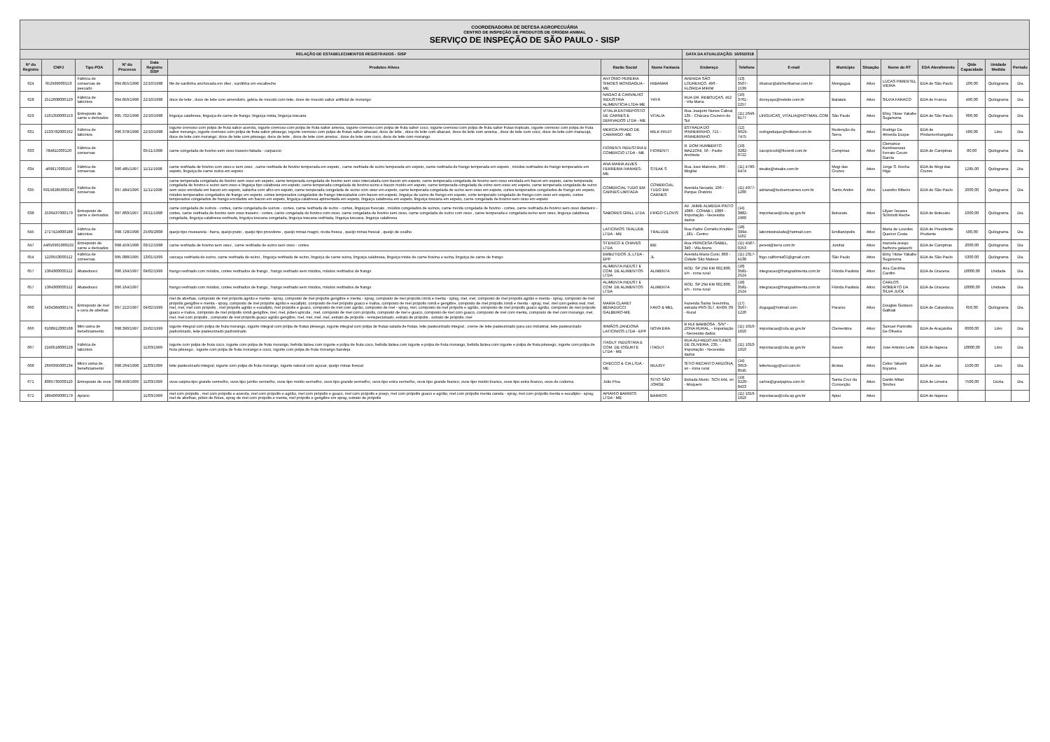| COORDENADORIA DE DEFESA AGROPECUÁRIA CENTRO DE INSPEÇÃO DE PRODUTOS DE ORIGEM ANIMAL SERVIÇO DE INSPEÇÃO DE SÃO PAULO - SISP | | | | | | | | | | | | | | | | | |
| RELAÇÃO DE ESTABELECIMENTOS REGISTRADOS - SISP | | | | | | | | DATA DA ATUALIZAÇÃO: 16/05/2018 | | | | | | | | | |
| Nº do Registro | CNPJ | Tipo POA | Nº do Processo | Data Registro SISP | Produtos Ativos | Razão Social | Nome Fantasia | Endereço | Telefone | E-mail | Município | Situação | Nome do RT | EDA Atendimento | Qtde Capacidade | Unidade Medida | Período |
| 624 | 652999000153 | Fábrica de conservas de pescado | 094.855/1998 | 22/10/1998 | filé de sardinha anchovada em óleo , sardinha em escabeche | ANTONIO PEREIRA SIMOES MONGAGUA -ME | RIBAMAR | AVENIDA SÃO LOURENÇO, 496 - FLÓRIDA MIRIM | (13) 3507-1539 | ribamar@alicheribamar.com.br | Mongaguá | Ativo | LUCAS PIMENTEL VIEIRA | EDA de São Paulo | 100,00 | Quilograma | Dia |
| 628 | 2512608000120 | Fábrica de laticínios | 094.856/1998 | 22/10/1998 | doce de leite , doce de leite com amendoim, geléia de mocotó com leite, doce de mocotó sabor artificial de morango | NAGAO & CARVALHO INDUSTRIA ALIMENTÍCIA LTDA-ME | YAYÁ | RUA DR. REBOUÇAS, 452 - Vila Maria | (16) 3761-2257 | doceyaya@netsite.com.br | Batatais | Ativo | SILVIA FARACO | EDA de Franca | 490,00 | Quilograma | Dia |
| 629 | 5161350000153 | Entreposto de carne e derivados | 095.702/1998 | 22/10/1998 | linguiça calabresa, linguiça de carne de frango, linguiça mista, linguiça toscana | VITALIA ENTREPOSTO DE CARNES E DERIVADOS LTDA - ME | VITALIA | Rua Joaquim Nunes Cabral, 135 - Chácara Cruzeiro do Sul | (11) 2646-8177 | LINGUICAS_VITALIA@HOTMAIL.COM | São Paulo | Ativo | Eliny Titose Yakabe Suganuma | EDA de São Paulo | 600,00 | Quilograma | Dia |
| 631 | 2133782000162 | Fábrica de laticínios | 096.378/1998 | 22/10/1998 | iogurte cremoso com polpa de fruta sabor acerola, iogurte cremoso com polpa de fruta sabor ameixa, iogurte cremoso com polpa de fruta sabor coco, iogurte cremoso com polpa de fruta sabor frutas tropicais, iogurte cremoso com polpa de fruta sabor morango, iogurte cremoso com polpa de fruta sabor pêssego, iogurte cremoso com polpa de frutas sabor abacaxi, doce de leite , doce de leite com abacaxi, doce de leite com ameixa , doce de leite com coco, doce de leite com maracujá, doce de leite com morango, doce de leite com pêssego, doce de leite , doce de leite com ameixa , doce de leite com coco, doce de leite com morango | MERCIA PRADO DE CAMARGO -ME | MILK FRUIT | ESTRADA DO PINHEIRINHO, 715 - PINHEIRINHO | (12) 9619-7475 | rodrigoduque@milknet.com.br | Redenção da Serra | Ativo | Rodrigo De Almeida Duque | EDA de Pindamonhangaba | 500,00 | Litro | Dia |
| 633 | 784811000120 | Fábrica de conservas | | 05/11/1998 | carne congelada de bovino sem osso traseiro fatiada - carpaccio | FIORENTI INDUSTRIA E COMERCIO LTDA - ME | FIORENTI | R. DOM HUMBERTO MAZZONI, 56 - Padre Anchieta | (19) 3282-0722 | cacopiccoli@fiorenti.com.br | Campinas | Ativo | Clemance Kandrasovas Ferrato Cecon Garcia | EDA de Campinas | 80,00 | Quilograma | Dia |
| 634 | 466817000150 | Fábrica de conservas | 096.485/1997 | 11/11/1998 | carne resfriada de bovino com osso e sem osso , carne resfriada de bovino temperada em espeto , carne resfriada de suíno temperada em espeto, carne resfriada de frango temperada em espeto , miúdos resfriados de frango temperados em espeto, linguiça de carne suína em espeto | ANA MARIA ALVES FERREIRA IVANHES-ME | STEAK S | Rua José Malozze, 966 - Mogilar | (11) 4790-4474 | steaks@steaks.com.br | Mogi das Cruzes | Ativo | Jorge S. Rocha Higa | EDA de Mogi das Cruzes | 1285,00 | Quilograma | Dia |
| 635 | 69158285000190 | Fábrica de conservas | 097.484/1996 | 11/11/1998 | carne temperada congelada de bovino sem osso em espeto, carne temperada congelada de bovino sem osso intercalada com bacon em espeto, carne temperada congelada de bovino sem osso enrolada em bacon em espeto, carne temperada congelada de bovino e suíno sem osso e linguiça tipo calabresa em espeto, carne temperada congelada de bovino suíno e bacon moído em espeto, carne temperada congelada de ovino sem osso em espeto, carne temperada congelada de suíno sem osso enrolada em bacon em espeto, salsicha com alho em espeto, carne temperada congelada de suíno com osso em espeto, carne temperada congelada de suíno sem osso em espeto, cortes temperados congelados de frango em espeto, miúdos temperados congelados de frango em espeto, cortes temperados congelados de frango intercalados com bacon em espeto, linguiça de carne de frango em espeto, corte temperado congelado de frango com osso em espeto, cortes temperados congelados de frango enrolados em bacon em espeto, linguiça calabresa apimentada em espeto, linguiça calabresa em espeto, linguiça toscana em espeto, carne congelada de bovino sem osso em espeto | COMERCIAL TUDO EM CARNES LIMITADA | COMERCIAL TUDO EM CARNES | Avenida Nevada, 106 - Parque Oratório | (11) 4977-1200 | adriana@tudoemcarnes.com.br | Santo André | Ativo | Leandro Ribeiro | EDA de São Paulo | 2000,00 | Quilograma | Dia |
| 638 | 2536437000170 | Entreposto de carne e derivados | 097.860/1997 | 26/11/1998 | carne congelada de suínos - cortes, carne congelada de suínos - cortes, carne resfriada de suíno - cortes, linguiças frescais , miúdos congelados de suínos, carne moída congelada de bovino - cortes, carne resfriada de bovino sem osso dianteiro - cortes, carne resfriada de bovino sem osso traseiro - cortes, carne congelada de bovino com osso, carne congelada de bovino sem osso, carne congelada de suíno com osso , carne temperada e congelada suíno sem osso, linguiça calabresa congelada, linguiça calabresa resfriada, linguiça toscana congelada, linguiça toscana resfriada, linguiça toscana, linguiça calabresa | SABORES GRILL LTDA | FRIGO CLOVIS | AV. JAIME ALMEIDA PINTO 1086 - COHAB I, 1086 - Importação - Necessita dados | (14) 3882-2960 | importacao@cda.sp.gov.br | Botucatu | Ativo | Lilyan Tavares Schimidt Reche | EDA de Botucatu | 1000,00 | Quilograma | Dia |
| 645 | 2727424000188 | Fábrica de laticínios | 098.728/1998 | 25/09/2008 | queijo tipo mussarela - barra, queijo prato , queijo tipo provolone , queijo minas magro, ricota fresca , queijo minas frescal , queijo de coalho | LATICINIOS TRALUDE LTDA - ME | TRALUDE | Rua Padre Cornélio Knubler , 181 - Centro | (18) 3994-1162 | laticiniostralude@hotmail.com | Emilianópolis | Ativo | Maria de Lourdes Queiroz Costa | EDA de Presidente Prudente | 500,00 | Quilograma | Dia |
| 647 | 44650901000102 | Entreposto de carne e derivados | 098.459/1998 | 09/12/1998 | carne resfriada de bovino sem osso , carne resfriada de suíno sem osso - cortes | STENICO & CHAVES LTDA | BIE | Rua PRINCESA ISABEL, 340 - Vila Arens | (11) 4587-0253 | perest@terra.com.br | Jundiaí | Ativo | marcela araujo barboza galaschi | EDA de Campinas | 2000,00 | Quilograma | Dia |
| 654 | 1220553000112 | Fábrica de conservas | 095.088/1995 | 13/01/1999 | carcaça resfriada de suíno, carne resfriada de suíno , linguiça resfriada de suíno, linguiça de carne suína, linguiça calabresa, linguiça mista de carne bovina e suína, linguiça de carne de frango | EMBUTIDOS JL LTDA - EPP | JL | Avenida Maria Cursi, 860 - Cidade São Mateus | (11) 2317-4138 | frigo.california01@gmail.com | São Paulo | Ativo | Eliny Titose Yakabe Suganuma | EDA de São Paulo | 5300,00 | Quilograma | Dia |
| 657 | 1364300000112 | Abatedouro | 096.164/1997 | 04/02/1999 | frango resfriado com miúdos, cortes resfriados de frango , frango resfriado sem miúdos, miúdos resfriados de frango | ALIMENTA INDÚST E COM. DE ALIMENTOS LTDA | ALIMENTA | ROD. SP 294 KM 602,800, s/n - zona rural | (18) 3581-2524 | integracao@frangoalimenta.com.br | Flórida Paulista | Ativo | Ana Carolina Cardim | EDA de Dracena | 10000,00 | Unidade | Dia |
| 657 | 1364300000112 | Abatedouro | 096.164/1997 | | frango resfriado com miúdos, cortes resfriados de frango , frango resfriado sem miúdos, miúdos resfriados de frango | ALIMENTA INDÚST E COM. DE ALIMENTOS LTDA | ALIMENTA | ROD. SP 294 KM 602,800, s/n - zona rural | (18) 3581-2524 | integracao@frangoalimenta.com.br | Flórida Paulista | Ativo | CARLOS ROBERTO DA SILVA JUCK | EDA de Dracena | 10000,00 | Unidade | Dia |
| 660 | 5434384000174 | Entreposto de mel e cera de abelhas | 097.222/1997 | 04/02/1999 | mel de abelhas, composto de mel própolis agrião e menta - spray, composto de mel própolis gengibre e menta - spray, composto de mel própolis romã e menta - spray, mel, mel, composto de mel própolis agrião e menta - spray, composto de mel própolis gengibre e menta - spray, composto de mel própolis agrião e eucalipto, composto de mel própolis guaco e malva, composto de mel própolis romã e gengibre, composto de mel própolis romã e menta - spray, mel, mel com geléia real, mel, mel, mel, mel com própolis , mel própolis agrião e eucalipto, mel própolis e guaco, composto de mel com agrião, composto de mel - spray, mel, composto de mel própolis e agrião, composto de mel própolis guaco agrião, composto de mel própolis guaco e malva, composto de mel própolis romã gengibre, mel, mel, pólen apícola , mel, composto de mel com própolis, composto de mel e guaco, composto de mel com guaco, composto de mel com menta, composto de mel com morango, mel, mel, mel com própolis , composto de mel própolis guaco agrião gengibre, mel, mel, mel, mel, extrato de própolis - reinspecionado, extrato de própolis , extrato de própolis, mel | MARIA CLARET BENADUCCI GALBEIRO-ME | FAVO & MEL | Fazenda Santa Terezinha, estrada PRS-317, Km09, 09 - Rural | (17) 3567-1220 | doguga@hotmail.com | Paraíso | Ativo | Douglas Gustavo Galbiati | EDA de Catanduva | 650,00 | Quilograma | Dia |
| 666 | 6108912000168 | Mini usina de beneficiamento | 098.390/1997 | 25/02/1999 | iogurte integral com polpa de fruta morango, iogurte integral com polpa de frutas pêssego, iogurte integral com polpa de frutas salada de frutas, leite pasteurizado integral , creme de leite pasteurizado para uso industrial, leite pasteurizado padronizado, leite pasteurizado padronizado | IRMÃOS ZANDONÁ LATICINIOS LTDA - EPP | NOVA ERA | R RUI BARBOSA , S/N° - ZONA RURAL, - Importação - Necessita dados | (11) 1010-1010 | importacao@cda.sp.gov.br | Clementina | Ativo | Samuel Parizotto De Oliveira | EDA de Araçatuba | 6000,00 | Litro | Dia |
| 667 | 2240518000128 | Fábrica de laticínios | | 11/03/1999 | iogurte com polpa de fruta coco, iogurte com polpa de fruta morango, bebida láctea com iogurte e polpa de fruta coco, bebida láctea com iogurte e polpa de fruta morango, bebida láctea com iogurte e polpa de fruta pêssego, iogurte com polpa de fruta pêssego , iogurte com polpa de fruta morango e coco, iogurte com polpa de fruta morango bandeja | ITAGUT INDÚSTRIA E COM. DE IOGURTE LTDA - ME | ITAGUT | RUA ALFREDO ANTUNES DE OLIVEIRA, 235, - Importação - Necessita dados | (11) 1010-1010 | importacao@cda.sp.gov.br | Itararé | Ativo | José Antonio Leite | EDA de Itapeva | 10000,00 | Litro | Dia |
| 668 | 2696395000134 | Micro usina de beneficiamento | 098.264/1998 | 11/03/1999 | leite pasteurizado integral, iogurte com polpa de fruta morango, iogurte natural com açucar, queijo minas frescal | CHECCO & CIA LTDA.-ME | MUUGY | SÍTIO RECANTO ARIZONA, sn - zona rural | (14) 3653-8545 | leitemuugy@uol.com.br | Brotas | Ativo | Celso Takashi Itoyama | EDA de Jaú | 1500,00 | Litro | Dia |
| 671 | 8005735000110 | Entreposto de ovos | 098.458/1999 | 11/03/1999 | ovos caipira tipo grande vermelho, ovos tipo jumbo vermelho, ovos tipo médio vermelho, ovos tipo grande vermelho, ovos tipo extra vermelho, ovos tipo grande branco, ovos tipo médio branco, ovos tipo extra branco, ovos de codorna | João Piva | SITIO SÃO JORGE | Estrada Munic. SCN 444, sn - Moquem | (19) 9220-8423 | carlos@granjapiva.com.br | Santa Cruz da Conceição | Ativo | Danilo Milan Simões | EDA de Limeira | 7500,00 | Dúzia | Dia |
| 672 | 1894069000179 | Apiário | | 11/03/1999 | mel com própolis , mel com própolis e acerola, mel com própolis e agrião, mel com própolis e guaco, mel com própolis e poejo, mel com própolis guaco e agrião, mel com própolis menta canela - spray, mel com própolis menta e eucalipto - spray, mel de abelhas, pólen de flores, spray de mel com própolis e menta, mel própolis e gengibre em spray, extrato de própolis | APIÁRIO BARROS LTDA - ME | BARROS | | (11) 1010-1010 | importacao@cda.sp.gov.br | Apiaí | Ativo | | EDA de Itapeva | | | |